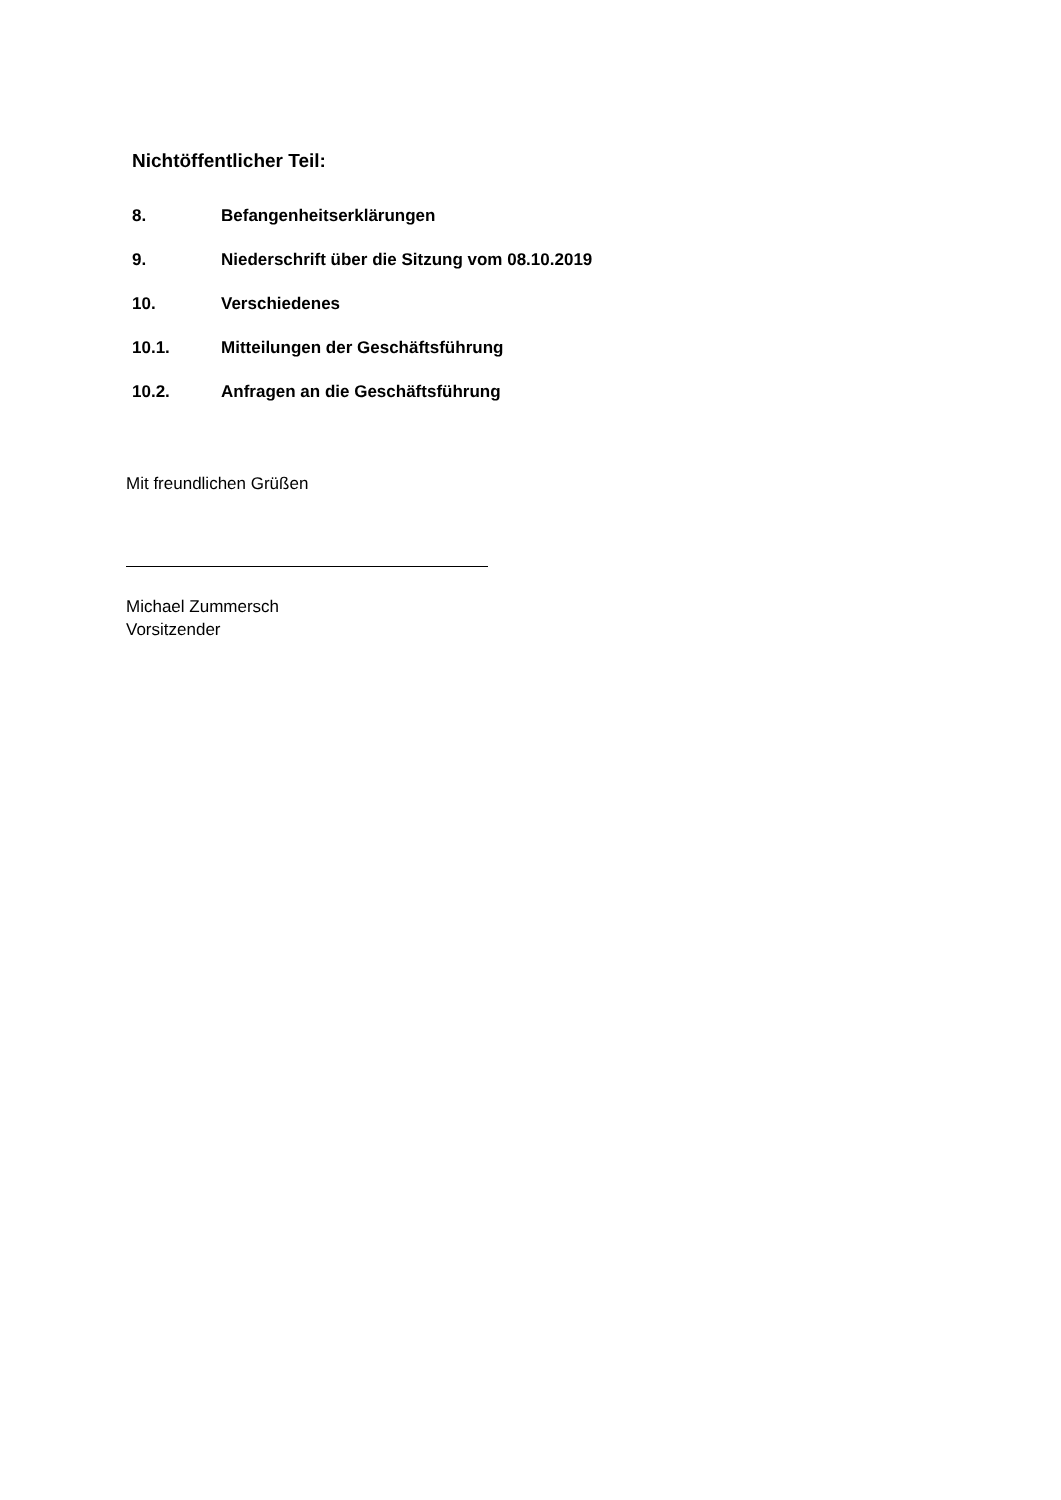Nichtöffentlicher Teil:
8. Befangenheitserklärungen
9. Niederschrift über die Sitzung vom 08.10.2019
10. Verschiedenes
10.1. Mitteilungen der Geschäftsführung
10.2. Anfragen an die Geschäftsführung
Mit freundlichen Grüßen
Michael Zummersch
Vorsitzender